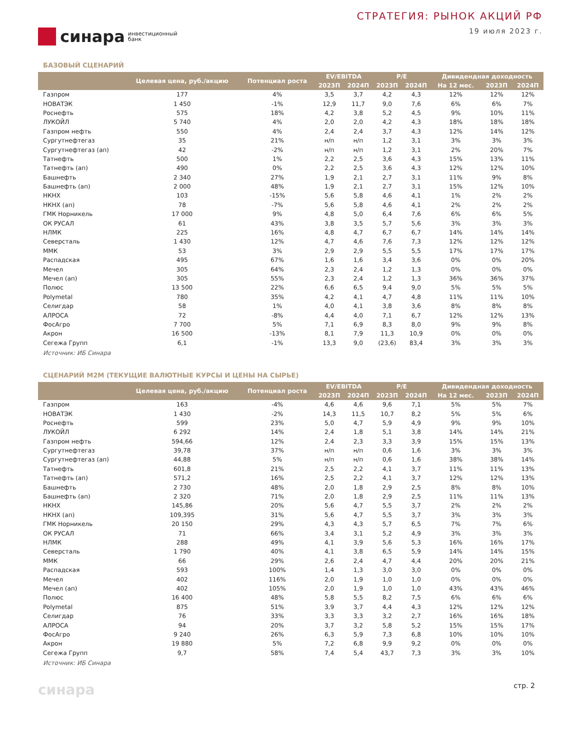синара инвестиционный
банк
СТРАТЕГИЯ: РЫНОК АКЦИЙ РФ
19 июля 2023 г.
БАЗОВЫЙ СЦЕНАРИЙ
| | Целевая цена, руб./акцию | Потенциал роста | EV/EBITDA | | P/E | | Дивидендная доходность | | |
| --- | --- | --- | --- | --- | --- | --- | --- | --- | --- |
| | | | 2023П | 2024П | 2023П | 2024П | На 12 мес. | 2023П | 2024П |
| Газпром | 177 | 4% | 3,5 | 3,7 | 4,2 | 4,3 | 12% | 12% | 12% |
| НОВАТЭК | 1 450 | -1% | 12,9 | 11,7 | 9,0 | 7,6 | 6% | 6% | 7% |
| Роснефть | 575 | 18% | 4,2 | 3,8 | 5,2 | 4,5 | 9% | 10% | 11% |
| ЛУКОЙЛ | 5 740 | 4% | 2,0 | 2,0 | 4,2 | 4,3 | 18% | 18% | 18% |
| Газпром нефть | 550 | 4% | 2,4 | 2,4 | 3,7 | 4,3 | 12% | 14% | 12% |
| Сургутнефтегаз | 35 | 21% | н/п | н/п | 1,2 | 3,1 | 3% | 3% | 3% |
| Сургутнефтегаз (ап) | 42 | -2% | н/п | н/п | 1,2 | 3,1 | 2% | 20% | 7% |
| Татнефть | 500 | 1% | 2,2 | 2,5 | 3,6 | 4,3 | 15% | 13% | 11% |
| Татнефть (ап) | 490 | 0% | 2,2 | 2,5 | 3,6 | 4,3 | 12% | 12% | 10% |
| Башнефть | 2 340 | 27% | 1,9 | 2,1 | 2,7 | 3,1 | 11% | 9% | 8% |
| Башнефть (ап) | 2 000 | 48% | 1,9 | 2,1 | 2,7 | 3,1 | 15% | 12% | 10% |
| НКНХ | 103 | -15% | 5,6 | 5,8 | 4,6 | 4,1 | 1% | 2% | 2% |
| НКНХ (ап) | 78 | -7% | 5,6 | 5,8 | 4,6 | 4,1 | 2% | 2% | 2% |
| ГМК Норникель | 17 000 | 9% | 4,8 | 5,0 | 6,4 | 7,6 | 6% | 6% | 5% |
| ОК РУСАЛ | 61 | 43% | 3,8 | 3,5 | 5,7 | 5,6 | 3% | 3% | 3% |
| НЛМК | 225 | 16% | 4,8 | 4,7 | 6,7 | 6,7 | 14% | 14% | 14% |
| Северсталь | 1 430 | 12% | 4,7 | 4,6 | 7,6 | 7,3 | 12% | 12% | 12% |
| ММК | 53 | 3% | 2,9 | 2,9 | 5,5 | 5,5 | 17% | 17% | 17% |
| Распадская | 495 | 67% | 1,6 | 1,6 | 3,4 | 3,6 | 0% | 0% | 20% |
| Мечел | 305 | 64% | 2,3 | 2,4 | 1,2 | 1,3 | 0% | 0% | 0% |
| Мечел (ап) | 305 | 55% | 2,3 | 2,4 | 1,2 | 1,3 | 36% | 36% | 37% |
| Полюс | 13 500 | 22% | 6,6 | 6,5 | 9,4 | 9,0 | 5% | 5% | 5% |
| Polymetal | 780 | 35% | 4,2 | 4,1 | 4,7 | 4,8 | 11% | 11% | 10% |
| Селигдар | 58 | 1% | 4,0 | 4,1 | 3,8 | 3,6 | 8% | 8% | 8% |
| АЛРОСА | 72 | -8% | 4,4 | 4,0 | 7,1 | 6,7 | 12% | 12% | 13% |
| ФосАгро | 7 700 | 5% | 7,1 | 6,9 | 8,3 | 8,0 | 9% | 9% | 8% |
| Акрон | 16 500 | -13% | 8,1 | 7,9 | 11,3 | 10,9 | 0% | 0% | 0% |
| Сегежа Групп | 6,1 | -1% | 13,3 | 9,0 | (23,6) | 83,4 | 3% | 3% | 3% |
Источник: ИБ Синара
СЦЕНАРИЙ M2M (ТЕКУЩИЕ ВАЛЮТНЫЕ КУРСЫ И ЦЕНЫ НА СЫРЬЕ)
| | Целевая цена, руб./акцию | Потенциал роста | EV/EBITDA | | P/E | | Дивидендная доходность | | |
| --- | --- | --- | --- | --- | --- | --- | --- | --- | --- |
| | | | 2023П | 2024П | 2023П | 2024П | На 12 мес. | 2023П | 2024П |
| Газпром | 163 | -4% | 4,6 | 4,6 | 9,6 | 7,1 | 5% | 5% | 7% |
| НОВАТЭК | 1 430 | -2% | 14,3 | 11,5 | 10,7 | 8,2 | 5% | 5% | 6% |
| Роснефть | 599 | 23% | 5,0 | 4,7 | 5,9 | 4,9 | 9% | 9% | 10% |
| ЛУКОЙЛ | 6 292 | 14% | 2,4 | 1,8 | 5,1 | 3,8 | 14% | 14% | 21% |
| Газпром нефть | 594,66 | 12% | 2,4 | 2,3 | 3,3 | 3,9 | 15% | 15% | 13% |
| Сургутнефтегаз | 39,78 | 37% | н/п | н/п | 0,6 | 1,6 | 3% | 3% | 3% |
| Сургутнефтегаз (ап) | 44,88 | 5% | н/п | н/п | 0,6 | 1,6 | 38% | 38% | 14% |
| Татнефть | 601,8 | 21% | 2,5 | 2,2 | 4,1 | 3,7 | 11% | 11% | 13% |
| Татнефть (ап) | 571,2 | 16% | 2,5 | 2,2 | 4,1 | 3,7 | 12% | 12% | 13% |
| Башнефть | 2 730 | 48% | 2,0 | 1,8 | 2,9 | 2,5 | 8% | 8% | 10% |
| Башнефть (ап) | 2 320 | 71% | 2,0 | 1,8 | 2,9 | 2,5 | 11% | 11% | 13% |
| НКНХ | 145,86 | 20% | 5,6 | 4,7 | 5,5 | 3,7 | 2% | 2% | 2% |
| НКНХ (ап) | 109,395 | 31% | 5,6 | 4,7 | 5,5 | 3,7 | 3% | 3% | 3% |
| ГМК Норникель | 20 150 | 29% | 4,3 | 4,3 | 5,7 | 6,5 | 7% | 7% | 6% |
| ОК РУСАЛ | 71 | 66% | 3,4 | 3,1 | 5,2 | 4,9 | 3% | 3% | 3% |
| НЛМК | 288 | 49% | 4,1 | 3,9 | 5,6 | 5,3 | 16% | 16% | 17% |
| Северсталь | 1 790 | 40% | 4,1 | 3,8 | 6,5 | 5,9 | 14% | 14% | 15% |
| ММК | 66 | 29% | 2,6 | 2,4 | 4,7 | 4,4 | 20% | 20% | 21% |
| Распадская | 593 | 100% | 1,4 | 1,3 | 3,0 | 3,0 | 0% | 0% | 0% |
| Мечел | 402 | 116% | 2,0 | 1,9 | 1,0 | 1,0 | 0% | 0% | 0% |
| Мечел (ап) | 402 | 105% | 2,0 | 1,9 | 1,0 | 1,0 | 43% | 43% | 46% |
| Полюс | 16 400 | 48% | 5,8 | 5,5 | 8,2 | 7,5 | 6% | 6% | 6% |
| Polymetal | 875 | 51% | 3,9 | 3,7 | 4,4 | 4,3 | 12% | 12% | 12% |
| Селигдар | 76 | 33% | 3,3 | 3,3 | 3,2 | 2,7 | 16% | 16% | 18% |
| АЛРОСА | 94 | 20% | 3,7 | 3,2 | 5,8 | 5,2 | 15% | 15% | 17% |
| ФосАгро | 9 240 | 26% | 6,3 | 5,9 | 7,3 | 6,8 | 10% | 10% | 10% |
| Акрон | 19 880 | 5% | 7,2 | 6,8 | 9,9 | 9,2 | 0% | 0% | 0% |
| Сегежа Групп | 9,7 | 58% | 7,4 | 5,4 | 43,7 | 7,3 | 3% | 3% | 10% |
Источник: ИБ Синара
синара стр. 2